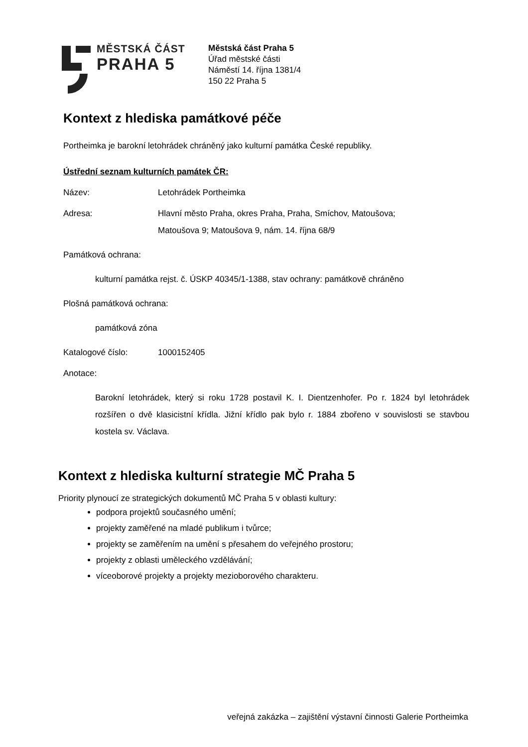MĚSTSKÁ ČÁST
PRAHA 5
Městská část Praha 5
Úřad městské části
Náměstí 14. října 1381/4
150 22 Praha 5
Kontext z hlediska památkové péče
Portheimka je barokní letohrádek chráněný jako kulturní památka České republiky.
Ústřední seznam kulturních památek ČR:
Název: Letohrádek Portheimka
Adresa:
Hlavní město Praha, okres Praha, Praha, Smíchov, Matoušova;
Matoušova 9; Matoušova 9, nám. 14. října 68/9
Památková ochrana:
kulturní památka rejst. č. ÚSKP 40345/1-1388, stav ochrany: památkově chráněno
Plošná památková ochrana:
památková zóna
Katalogové číslo: 1000152405
Anotace:
Barokní letohrádek, který si roku 1728 postavil K. I. Dientzenhofer. Po r. 1824 byl letohrádek rozšířen o dvě klasicistní křídla. Jižní křídlo pak bylo r. 1884 zbořeno v souvislosti se stavbou kostela sv. Václava.
Kontext z hlediska kulturní strategie MČ Praha 5
Priority plynoucí ze strategických dokumentů MČ Praha 5 v oblasti kultury:
podpora projektů současného umění;
projekty zaměřené na mladé publikum i tvůrce;
projekty se zaměřením na umění s přesahem do veřejného prostoru;
projekty z oblasti uměleckého vzdělávání;
víceoborové projekty a projekty mezioborového charakteru.
veřejná zakázka – zajištění výstavní činnosti Galerie Portheimka